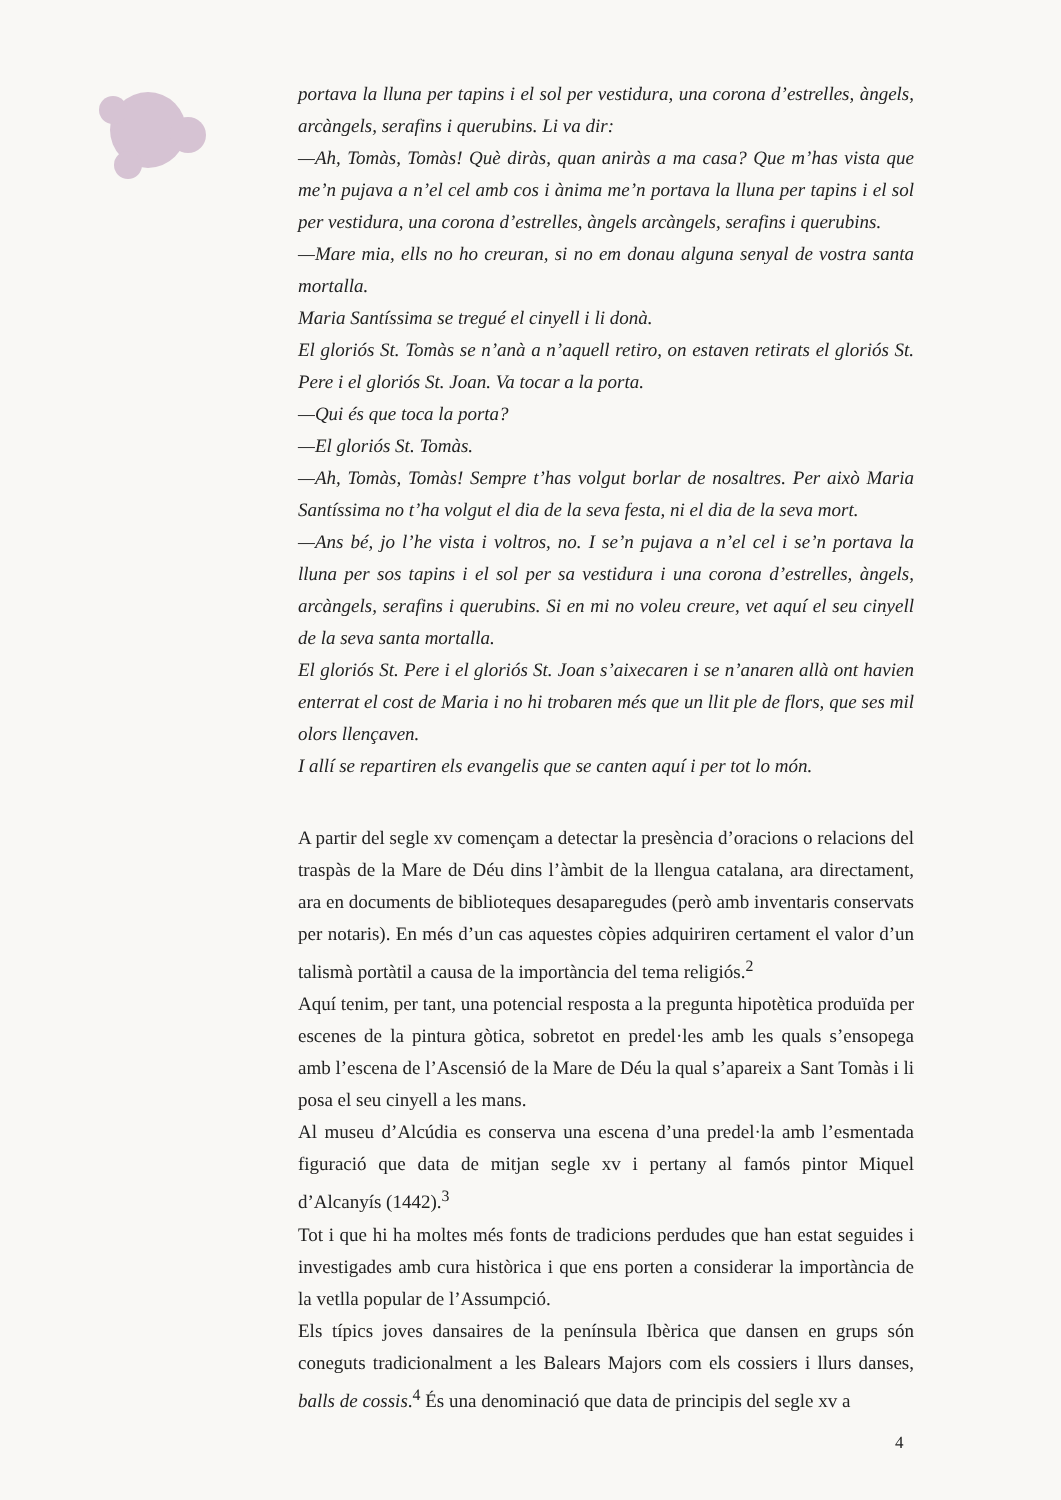portava la lluna per tapins i el sol per vestidura, una corona d’estrelles, àngels, arcàngels, serafins i querubins. Li va dir:
—Ah, Tomàs, Tomàs! Què diràs, quan aniràs a ma casa? Que m’has vista que me’n pujava a n’el cel amb cos i ànima me’n portava la lluna per tapins i el sol per vestidura, una corona d’estrelles, àngels arcàngels, serafins i querubins.
—Mare mia, ells no ho creuran, si no em donau alguna senyal de vostra santa mortalla.
Maria Santíssima se tregué el cinyell i li donà.
El gloriós St. Tomàs se n’anà a n’aquell retiro, on estaven retirats el gloriós St. Pere i el gloriós St. Joan. Va tocar a la porta.
—Qui és que toca la porta?
—El gloriós St. Tomàs.
—Ah, Tomàs, Tomàs! Sempre t’has volgut borlar de nosaltres. Per això Maria Santíssima no t’ha volgut el dia de la seva festa, ni el dia de la seva mort.
—Ans bé, jo l’he vista i voltros, no. I se’n pujava a n’el cel i se’n portava la lluna per sos tapins i el sol per sa vestidura i una corona d’estrelles, àngels, arcàngels, serafins i querubins. Si en mi no voleu creure, vet aquí el seu cinyell de la seva santa mortalla.
El gloriós St. Pere i el gloriós St. Joan s’aixecaren i se n’anaren allà ont havien enterrat el cost de Maria i no hi trobaren més que un llit ple de flors, que ses mil olors llençaven.
I allí se repartiren els evangelis que se canten aquí i per tot lo món.
A partir del segle xv començam a detectar la presència d’oracions o relacions del traspàs de la Mare de Déu dins l’àmbit de la llengua catalana, ara directament, ara en documents de biblioteques desaparegudes (però amb inventaris conservats per notaris). En més d’un cas aquestes còpies adquiriren certament el valor d’un talismà portàtil a causa de la importància del tema religiós.<sup>2</sup>
Aquí tenim, per tant, una potencial resposta a la pregunta hipotètica produïda per escenes de la pintura gòtica, sobretot en predel·les amb les quals s’ensopega amb l’escena de l’Ascensió de la Mare de Déu la qual s’apareix a Sant Tomàs i li posa el seu cinyell a les mans.
Al museu d’Alcúdia es conserva una escena d’una predel·la amb l’esmentada figuració que data de mitjan segle xv i pertany al famós pintor Miquel d’Alcanyís (1442).<sup>3</sup>
Tot i que hi ha moltes més fonts de tradicions perdudes que han estat seguides i investigades amb cura històrica i que ens porten a considerar la importància de la vetlla popular de l’Assumpció.
Els típics joves dansaires de la península Ibèrica que dansen en grups són coneguts tradicionalment a les Balears Majors com els cossiers i llurs danses, balls de cossis.<sup>4</sup> És una denominació que data de principis del segle xv a
4